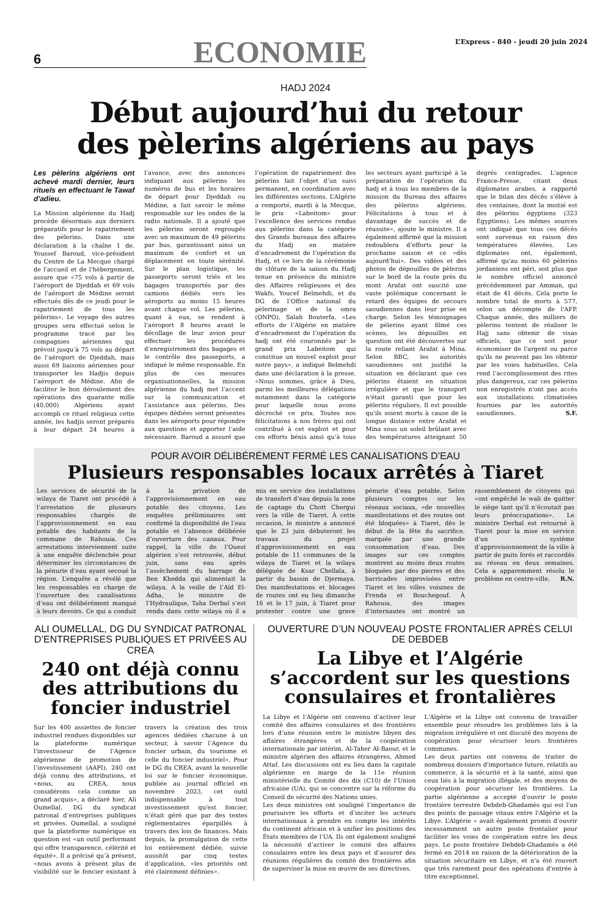6 ECONOMIE L’Express - 840 - jeudi 20 juin 2024
HADJ 2024
Début aujourd’hui du retour
des pèlerins algériens au pays
Les pèlerins algériens ont achevé mardi dernier, leurs rituels en effectuant le Tawaf d'adieu.
La Mission algérienne du Hadj procède désormais aux derniers préparatifs pour le rapatriement des pèlerins. Dans une déclaration à la chaîne 1 de, Youssef Baroud, vice-président du Centre de La Mecque chargé de l'accueil et de l'hébergement, assure que «75 vols à partir de l'aéroport de Djeddah et 69 vols de l'aéroport de Médine seront effectués dès de ce jeudi pour le rapatriement de tous les pèlerins». Le voyage des autres groupes sera effectué selon le programme tracé par les compagnies aériennes qui prévoit jusqu’à 75 vols au départ de l’aéroport de Djeddah, mais aussi 69 liaisons aériennes pour transporter les Hadjis depuis l’aéroport de Médine. Afin de faciliter le bon déroulement des opérations des quarante mille (40.000) Algériens ayant accompli ce rituel religieux cette année, les hadjis seront préparés à leur départ 24 heures à l’avance, avec des annonces indiquant aux pèlerins les numéros de bus et les horaires de départ pour Djeddah ou Médine, a fait savoir le même responsable sur les ondes de la radio nationale. Il a ajouté que les pèlerins seront regroupés avec un maximum de 49 pèlerins par bus, garantissant ainsi un maximum de confort et un déplacement en toute sérénité. Sur le plan logistique, les passeports seront triés et les bagages transportés par des camions dédiés vers les aéroports au moins 15 heures avant chaque vol. Les pèlerins, quant à eux, se rendent à l’aéroport 8 heures avant le décollage de leur avion pour effectuer les procédures d’enregistrement des bagages et le contrôle des passeports, a indiqué le même responsable. En plus de ces mesures organisationnelles, la mission algérienne du hadj met l’accent sur la communication et l’assistance aux pèlerins. Des équipes dédiées seront présentes dans les aéroports pour répondre aux questions et apporter l’aide nécessaire. Baroud a assuré que l’opération de rapatriement des pèlerins fait l’objet d’un suivi permanent, en coordination avec les différentes sections. L’Algérie a remporté, mardi à la Mecque, le prix «Labeitom» pour l’excellence des services rendus aux pèlerins dans la catégorie des Grands bureaux des affaires du Hadj en matière d’encadrement de l’opération du Hadj, et ce lors de la cérémonie de clôture de la saison du Hadj tenue en présence du ministre des Affaires religieuses et des Wakfs, Youcef Belmehdi, et du DG de l’Office national du pèlerinage et de la omra (ONPO), Salah Bouterfa. «Les efforts de l’Algérie en matière d’encadrement de l’opération du hadj ont été couronnés par le grand prix Labeitom qui constitue un nouvel exploit pour notre pays», a indiqué Belmehdi dans une déclaration à la presse. «Nous sommes, grâce à Dieu, parmi les meilleures délégations notamment dans la catégorie pour laquelle nous avons décroché ce prix. Toutes nos félicitations à nos frères qui ont contribué à cet exploit et pour ces efforts bénis ainsi qu’à tous les secteurs ayant participé à la préparation de l’opération du hadj et à tous les membres de la mission du Bureau des affaires des pèlerins algériens. Félicitations à tous et à davantage de succès et de réussite», ajoute le ministre. Il a également affirmé que la mission redoublera d’efforts pour la prochaine saison et ce «dès aujourd’hui». Des vidéos et des photos de dépouilles de pèlerins sur le bord de la route près du mont Arafat ont suscité une vaste polémique concernant le retard des équipes de secours saoudiennes dans leur prise en charge. Selon les témoignages de pèlerins ayant filmé ces scènes, les dépouilles en question ont été découvertes sur la route reliant Arafat à Mina. Selon BBC, les autorités saoudiennes ont justifié la situation en déclarant que ces pèlerins étaient en situation irrégulière et que le transport n'était garanti que pour les pèlerins réguliers. Il est possible qu'ils soient morts à cause de la longue distance entre Arafat et Mina sous un soleil brûlant avec des températures atteignant 50 degrés centigrades. L'agence France-Presse, citant deux diplomates arabes, a rapporté que le bilan des décès s’élève à des centaines, dont la moitié est des pèlerins égyptiens (323 Égyptiens). Les mêmes sources ont indiqué que tous ces décès sont survenus en raison des températures élevées. Les diplomates ont, également, affirmé qu'au moins 60 pèlerins jordaniens ont péri, soit plus que le nombre officiel annoncé précédemment par Amman, qui était de 41 décès. Cela porte le nombre total de morts à 577, selon un décompte de l'AFP. Chaque année, des milliers de pèlerins tentent de réaliser le Hajj sans obtenir de visas officiels, que ce soit pour économiser de l'argent ou parce qu'ils ne peuvent pas les obtenir par les voies habituelles. Cela rend l’accomplissement des rites plus dangereux, car ces pèlerins non enregistrés n'ont pas accès aux installations climatisées fournies par les autorités saoudiennes. S.F.
POUR AVOIR DÉLIBÉRÉMENT FERMÉ LES CANALISATIONS D’EAU
Plusieurs responsables locaux arrêtés à Tiaret
Les services de sécurité de la wilaya de Tiaret ont procédé à l’arrestation de plusieurs responsables chargés de l’approvisionnement en eau potable des habitants de la commune de Rahouia. Ces arrestations interviennent suite à une enquête déclenchée pour déterminer les circonstances de la pénurie d’eau ayant secoué la région. L’enquête a révélé que les responsables en charge de l’ouverture des canalisations d’eau ont délibérément manqué à leurs devoirs. Ce qui a conduit à la privation de l’approvisionnement en eau potable des citoyens. Les enquêtes préliminaires ont confirmé la disponibilité de l’eau potable et l’absence délibérée d’ouverture des canaux. Pour rappel, la ville de l’Ouest algérien s’est retrouvée, début juin, sans eau après l’assèchement du barrage de Ben Khedda qui alimentait la wilaya. A la veille de l’Aïd El-Adha, le ministre de l’Hydraulique, Taha Derbal s’est rendu dans cette wilaya où il a mis en service des installations de transfert d’eau depuis la zone de captage du Chott Chergui vers la ville de Tiaret. À cette occasion, le ministre a annoncé que le 23 juin débuteront les travaux du projet d’approvisionnement en eau potable de 11 communes de la wilaya de Tiaret et la wilaya déléguée de Ksar Chellala, à partir du bassin de Djermaya. Des manifestations et blocages de routes ont eu lieu dimanche 16 et le 17 juin, à Tiaret pour protester contre une grave pénurie d’eau potable. Selon plusieurs comptes sur les réseaux sociaux, «de nouvelles manifestations et des routes ont été bloquées» à Tiaret, dès le début de la fête du sacrifice, marquée par une grande consommation d’eau. Des images sur ces comptes montrent au moins deux routes bloquées par des pierres et des barricades improvisées entre Tiaret et les villes voisines de Frenda et Bouchegouf. À Rahouia, des images d’internautes ont montré un rassemblement de citoyens qui «ont empêché le wali de quitter le siège tant qu’il n’écoutait pas leurs préoccupations». Le ministre Derbal est retourné à Tiaret pour la mise en service d’un système d’approvisionnement de la ville à partir de puits forés et raccordés au réseau en deux semaines. Cela a apparemment résolu le problème en centre-ville. R.N.
ALI OUMELLAL, DG DU SYNDICAT PATRONAL D’ENTREPRISES PUBLIQUES ET PRIVÉES AU CREA
240 ont déjà connu des attributions du foncier industriel
Sur les 400 assiettes de foncier industriel rendues disponibles sur la plateforme numérique l'investisseur de l’Agence algérienne de promotion de l’investissement (AAPI), 240 ont déjà connu des attributions, et «nous, au CREA, nous considérons cela comme un grand acquis», a déclaré hier, Ali Oumellal, DG du syndicat patronal d’entreprises publiques et privées. Oumellal, a souligné que la plateforme numérique en question est «un outil performant qui offre transparence, célérité et équité». Il a précisé qu’à présent, «nous avons à présent plus de visibilité sur le foncier existant à travers la création des trois agences dédiées chacune à un secteur, à savoir l’Agence du foncier urbain, du tourisme et celle du foncier industriel». Pour le DG du CREA, avant la nouvelle loi sur le foncier économique, publiée au journal officiel en novembre 2023, cet outil indispensable à tout investissement qu'est foncier, n’était géré que par des textes réglementaires éparpillés à travers des lois de finances. Mais depuis, la promulgation de cette loi entièrement dédiée, suivie aussitôt par cinq textes d’application, «les priorités ont été clairement définies».
OUVERTURE D’UN NOUVEAU POSTE FRONTALIER APRÈS CELUI DE DEBDEB
La Libye et l’Algérie s’accordent sur les questions consulaires et frontalières
La Libye et l’Algérie ont convenu d’activer leur comité des affaires consulaires et des frontières lors d’une réunion entre le ministre libyen des affaires étrangères et de la coopération internationale par intérim, Al-Taher Al-Baour, et le ministre algérien des affaires étrangères, Ahmed Attaf. Les discussions ont eu lieu dans la capitale algérienne en marge de la 11e réunion ministérielle du Comité des dix (C10) de l’Union africaine (UA), qui se concentre sur la réforme du Conseil de sécurité des Nations unies.
Les deux ministres ont souligné l’importance de poursuivre les efforts et d’inciter les acteurs internationaux à prendre en compte les intérêts du continent africain et à unifier les positions des États membres de l’UA. Ils ont également souligné la nécessité d’activer le comité des affaires consulaires entre les deux pays et d’assurer des réunions régulières du comité des frontières afin de superviser la mise en œuvre de ses directives.
L'Algérie et la Libye ont convenu de travailler ensemble pour résoudre les problèmes liés à la migration irrégulière et ont discuté des moyens de coopération pour sécuriser leurs frontières communes.
Les deux parties ont convenu de traiter de nombreux dossiers d'importance future, relatifs au commerce, à la sécurité et à la santé, ainsi que ceux liés à la migration illégale, et des moyens de coopération pour sécuriser les frontières. La partie algérienne a accepté d'ouvrir le poste frontière terrestre Debdeb-Ghadamès qui est l'un des points de passage vitaux entre l'Algérie et la Libye. L’Algérie « avait également promis d’ouvrir incessamment un autre poste frontalier pour faciliter les voies de coopération entre les deux pays. Le poste frontière Debdeb-Ghadamès a été fermé en 2014 en raison de la détérioration de la situation sécuritaire en Libye, et n'a été rouvert que très rarement pour des opérations d'entrée à titre exceptionnel.